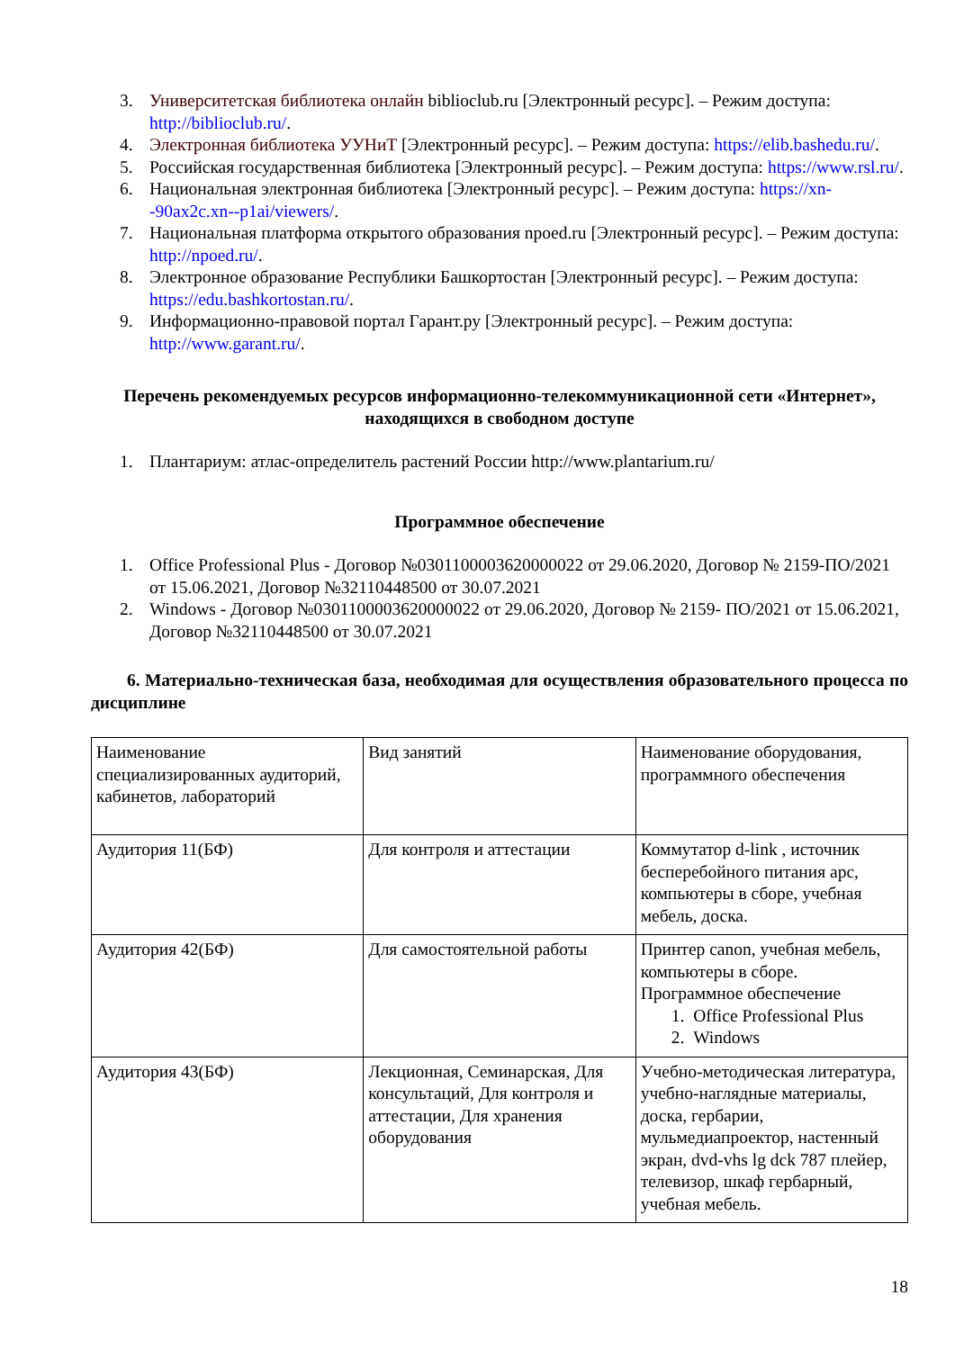3. Университетская библиотека онлайн biblioclub.ru [Электронный ресурс]. – Режим доступа: http://biblioclub.ru/.
4. Электронная библиотека УУНиТ [Электронный ресурс]. – Режим доступа: https://elib.bashedu.ru/.
5. Российская государственная библиотека [Электронный ресурс]. – Режим доступа: https://www.rsl.ru/.
6. Национальная электронная библиотека [Электронный ресурс]. – Режим доступа: https://xn--90ax2c.xn--p1ai/viewers/.
7. Национальная платформа открытого образования npoed.ru [Электронный ресурс]. – Режим доступа: http://npoed.ru/.
8. Электронное образование Республики Башкортостан [Электронный ресурс]. – Режим доступа: https://edu.bashkortostan.ru/.
9. Информационно-правовой портал Гарант.ру [Электронный ресурс]. – Режим доступа: http://www.garant.ru/.
Перечень рекомендуемых ресурсов информационно-телекоммуникационной сети «Интернет», находящихся в свободном доступе
1. Плантариум: атлас-определитель растений России http://www.plantarium.ru/
Программное обеспечение
1. Office Professional Plus - Договор №0301100003620000022 от 29.06.2020, Договор № 2159-ПО/2021 от 15.06.2021, Договор №32110448500 от 30.07.2021
2. Windows - Договор №0301100003620000022 от 29.06.2020, Договор № 2159- ПО/2021 от 15.06.2021, Договор №32110448500 от 30.07.2021
6. Материально-техническая база, необходимая для осуществления образовательного процесса по дисциплине
| Наименование специализированных аудиторий, кабинетов, лабораторий | Вид занятий | Наименование оборудования, программного обеспечения |
| Аудитория 11(БФ) | Для контроля и аттестации | Коммутатор d-link , источник бесперебойного питания apc, компьютеры в сборе, учебная мебель, доска. |
| Аудитория 42(БФ) | Для самостоятельной работы | Принтер canon, учебная мебель, компьютеры в сборе. Программное обеспечение 1. Office Professional Plus 2. Windows |
| Аудитория 43(БФ) | Лекционная, Семинарская, Для консультаций, Для контроля и аттестации, Для хранения оборудования | Учебно-методическая литература, учебно-наглядные материалы, доска, гербарии, мульмедиапроектор, настенный экран, dvd-vhs lg dck 787 плейер, телевизор, шкаф гербарный, учебная мебель. |
18